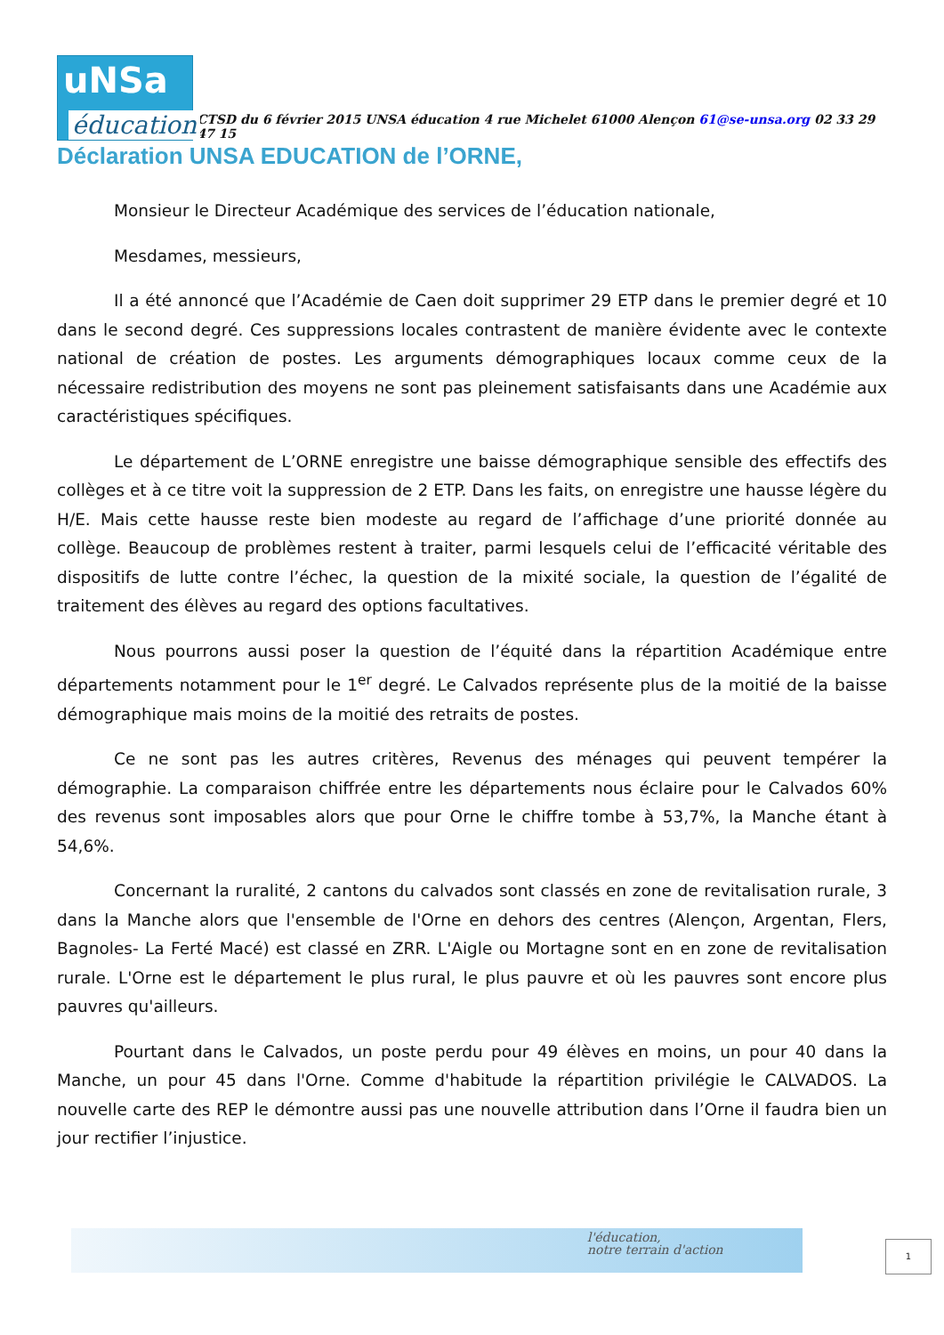uNSa
éducation
CTSD du 6 février 2015 UNSA éducation 4 rue Michelet 61000 Alençon 61@se-unsa.org 02 33 29 47 15
Déclaration UNSA EDUCATION de l’ORNE,
Monsieur le Directeur Académique des services de l’éducation nationale,
Mesdames, messieurs,
Il a été annoncé que l’Académie de Caen doit supprimer 29 ETP dans le premier degré et 10 dans le second degré. Ces suppressions locales contrastent de manière évidente avec le contexte national de création de postes. Les arguments démographiques locaux comme ceux de la nécessaire redistribution des moyens ne sont pas pleinement satisfaisants dans une Académie aux caractéristiques spécifiques.
Le département de L’ORNE enregistre une baisse démographique sensible des effectifs des collèges et à ce titre voit la suppression de 2 ETP. Dans les faits, on enregistre une hausse légère du H/E. Mais cette hausse reste bien modeste au regard de l’affichage d’une priorité donnée au collège. Beaucoup de problèmes restent à traiter, parmi lesquels celui de l’efficacité véritable des dispositifs de lutte contre l’échec, la question de la mixité sociale, la question de l’égalité de traitement des élèves au regard des options facultatives.
Nous pourrons aussi poser la question de l’équité dans la répartition Académique entre départements notamment pour le 1<sup>er</sup> degré. Le Calvados représente plus de la moitié de la baisse démographique mais moins de la moitié des retraits de postes.
Ce ne sont pas les autres critères, Revenus des ménages qui peuvent tempérer la démographie. La comparaison chiffrée entre les départements nous éclaire pour le Calvados 60% des revenus sont imposables alors que pour Orne le chiffre tombe à 53,7%, la Manche étant à 54,6%.
Concernant la ruralité, 2 cantons du calvados sont classés en zone de revitalisation rurale, 3 dans la Manche alors que l'ensemble de l'Orne en dehors des centres (Alençon, Argentan, Flers, Bagnoles- La Ferté Macé) est classé en ZRR. L'Aigle ou Mortagne sont en en zone de revitalisation rurale. L'Orne est le département le plus rural, le plus pauvre et où les pauvres sont encore plus pauvres qu'ailleurs.
Pourtant dans le Calvados, un poste perdu pour 49 élèves en moins, un pour 40 dans la Manche, un pour 45 dans l'Orne. Comme d'habitude la répartition privilégie le CALVADOS. La nouvelle carte des REP le démontre aussi pas une nouvelle attribution dans l’Orne il faudra bien un jour rectifier l’injustice.
l'éducation,
notre terrain d'action
1